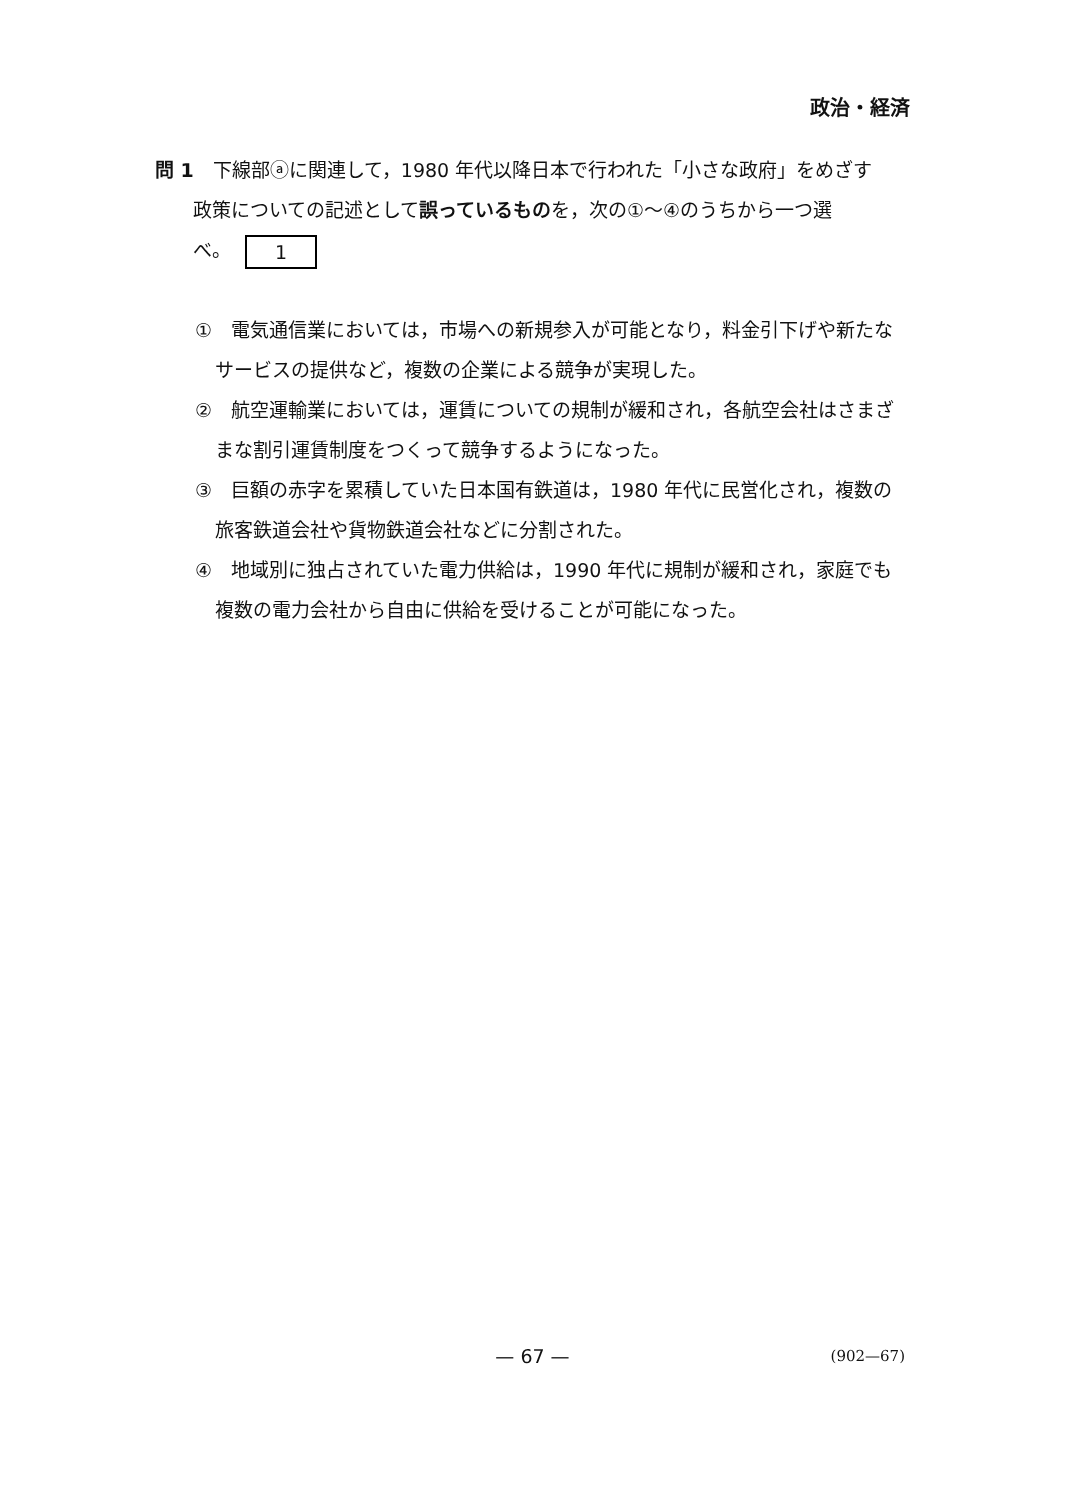政治・経済
問 1　下線部ⓐに関連して，1980 年代以降日本で行われた「小さな政府」をめざす
　　政策についての記述として誤っているものを，次の①～④のうちから一つ選
　　べ。 1
①　電気通信業においては，市場への新規参入が可能となり，料金引下げや新たなサービスの提供など，複数の企業による競争が実現した。
②　航空運輸業においては，運賃についての規制が緩和され，各航空会社はさまざまな割引運賃制度をつくって競争するようになった。
③　巨額の赤字を累積していた日本国有鉄道は，1980 年代に民営化され，複数の旅客鉄道会社や貨物鉄道会社などに分割された。
④　地域別に独占されていた電力供給は，1990 年代に規制が緩和され，家庭でも複数の電力会社から自由に供給を受けることが可能になった。
— 67 —
(902—67)